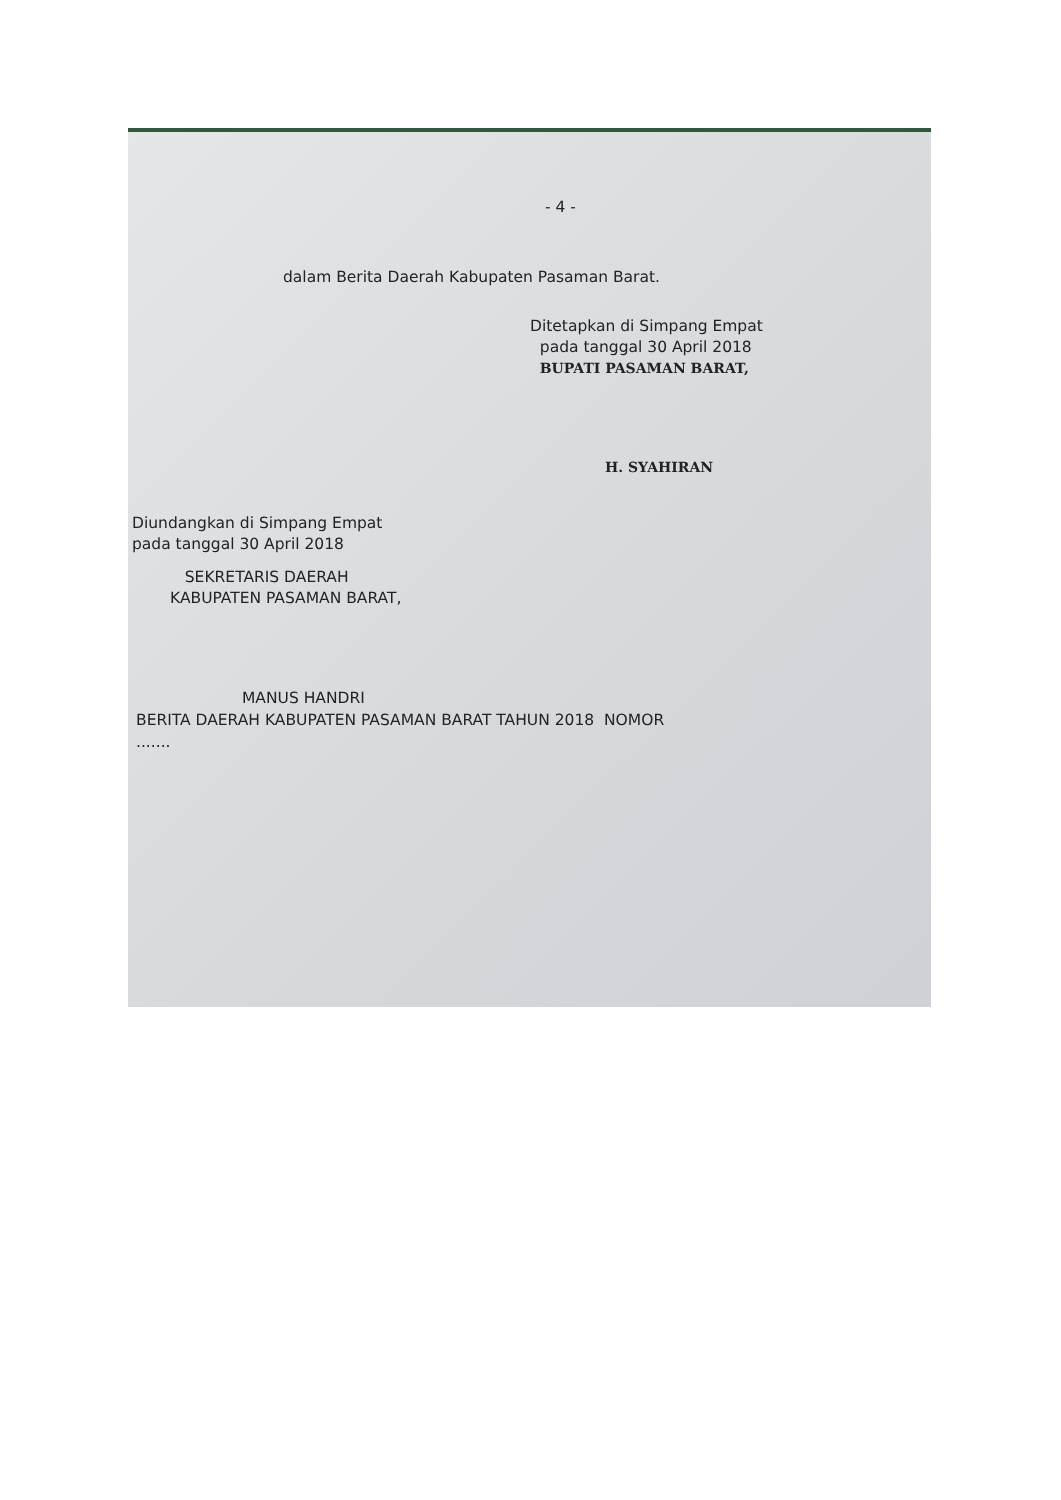- 4 -
dalam Berita Daerah Kabupaten Pasaman Barat.
Ditetapkan di Simpang Empat
pada tanggal 30 April 2018
BUPATI PASAMAN BARAT,
H. SYAHIRAN
Diundangkan di Simpang Empat
pada tanggal 30 April 2018
SEKRETARIS DAERAH
KABUPATEN PASAMAN BARAT,
MANUS HANDRI
BERITA DAERAH KABUPATEN PASAMAN BARAT TAHUN 2018 NOMOR
.......